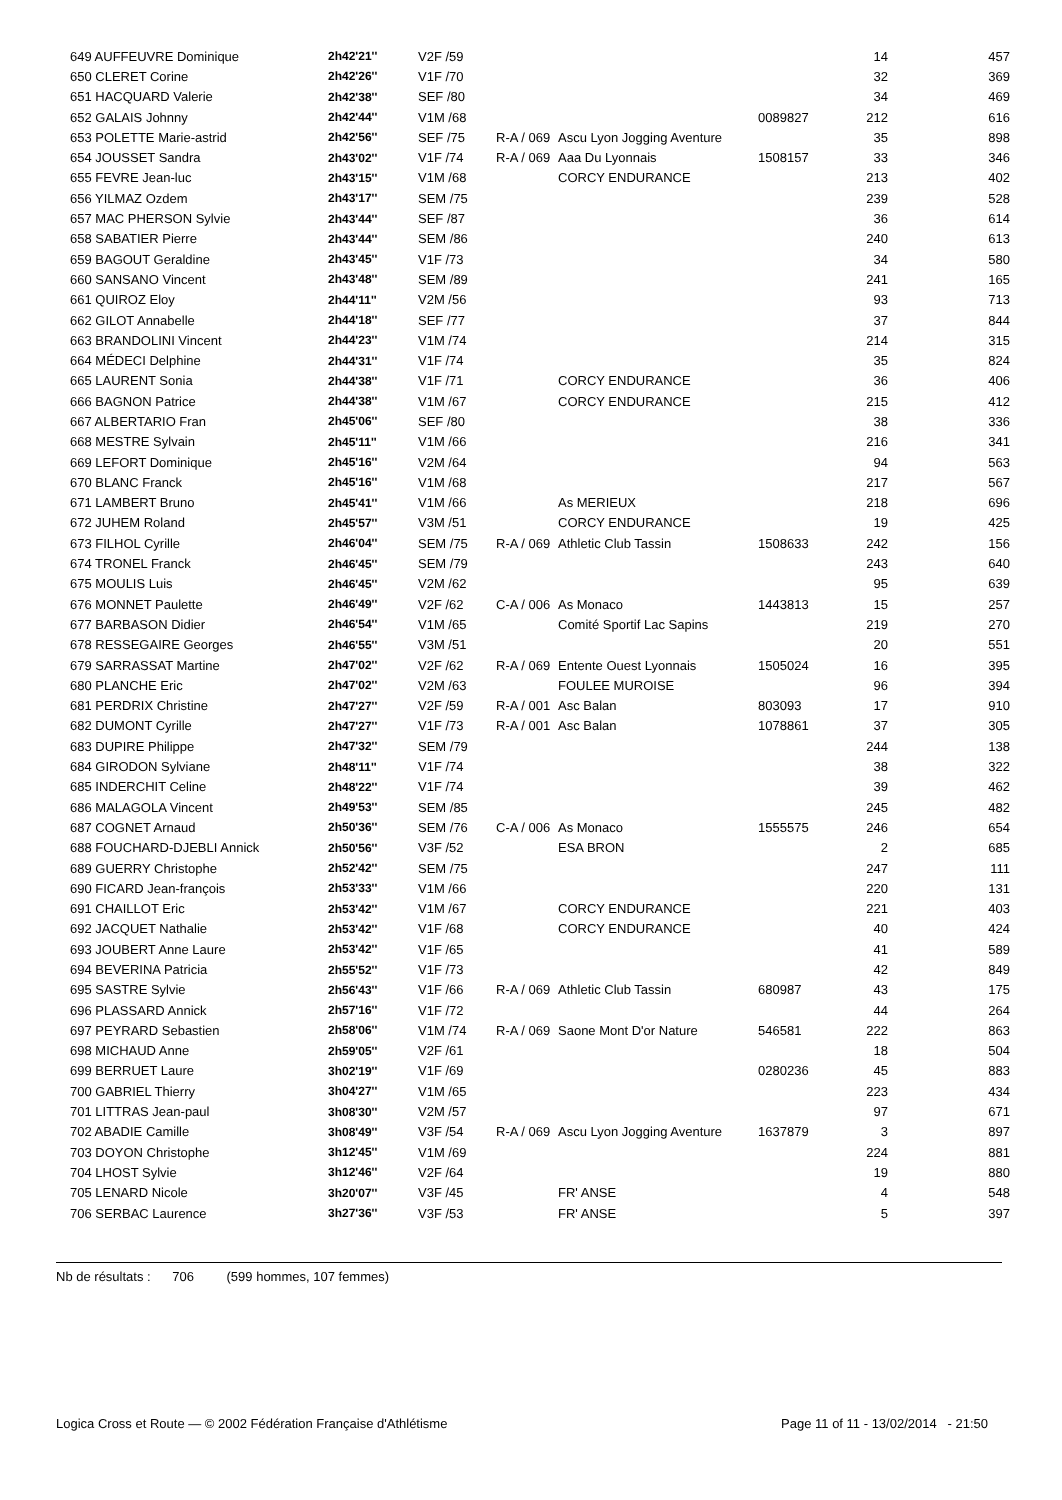| 649 AUFFEUVRE Dominique | 2h42'21'' | V2F /59 | | | | 14 | 457 |
| 650 CLERET Corine | 2h42'26'' | V1F /70 | | | | 32 | 369 |
| 651 HACQUARD Valerie | 2h42'38'' | SEF /80 | | | | 34 | 469 |
| 652 GALAIS Johnny | 2h42'44'' | V1M /68 | | | 0089827 | 212 | 616 |
| 653 POLETTE Marie-astrid | 2h42'56'' | SEF /75 | R-A / 069 | Ascu Lyon Jogging Aventure | | 35 | 898 |
| 654 JOUSSET Sandra | 2h43'02'' | V1F /74 | R-A / 069 | Aaa Du Lyonnais | 1508157 | 33 | 346 |
| 655 FEVRE Jean-luc | 2h43'15'' | V1M /68 | | CORCY ENDURANCE | | 213 | 402 |
| 656 YILMAZ Ozdem | 2h43'17'' | SEM /75 | | | | 239 | 528 |
| 657 MAC PHERSON Sylvie | 2h43'44'' | SEF /87 | | | | 36 | 614 |
| 658 SABATIER Pierre | 2h43'44'' | SEM /86 | | | | 240 | 613 |
| 659 BAGOUT Geraldine | 2h43'45'' | V1F /73 | | | | 34 | 580 |
| 660 SANSANO Vincent | 2h43'48'' | SEM /89 | | | | 241 | 165 |
| 661 QUIROZ Eloy | 2h44'11'' | V2M /56 | | | | 93 | 713 |
| 662 GILOT Annabelle | 2h44'18'' | SEF /77 | | | | 37 | 844 |
| 663 BRANDOLINI Vincent | 2h44'23'' | V1M /74 | | | | 214 | 315 |
| 664 MÉDECI Delphine | 2h44'31'' | V1F /74 | | | | 35 | 824 |
| 665 LAURENT Sonia | 2h44'38'' | V1F /71 | | CORCY ENDURANCE | | 36 | 406 |
| 666 BAGNON Patrice | 2h44'38'' | V1M /67 | | CORCY ENDURANCE | | 215 | 412 |
| 667 ALBERTARIO Fran | 2h45'06'' | SEF /80 | | | | 38 | 336 |
| 668 MESTRE Sylvain | 2h45'11'' | V1M /66 | | | | 216 | 341 |
| 669 LEFORT Dominique | 2h45'16'' | V2M /64 | | | | 94 | 563 |
| 670 BLANC Franck | 2h45'16'' | V1M /68 | | | | 217 | 567 |
| 671 LAMBERT Bruno | 2h45'41'' | V1M /66 | | As MERIEUX | | 218 | 696 |
| 672 JUHEM Roland | 2h45'57'' | V3M /51 | | CORCY ENDURANCE | | 19 | 425 |
| 673 FILHOL Cyrille | 2h46'04'' | SEM /75 | R-A / 069 | Athletic Club Tassin | 1508633 | 242 | 156 |
| 674 TRONEL Franck | 2h46'45'' | SEM /79 | | | | 243 | 640 |
| 675 MOULIS Luis | 2h46'45'' | V2M /62 | | | | 95 | 639 |
| 676 MONNET Paulette | 2h46'49'' | V2F /62 | C-A / 006 | As Monaco | 1443813 | 15 | 257 |
| 677 BARBASON Didier | 2h46'54'' | V1M /65 | | Comité Sportif Lac Sapins | | 219 | 270 |
| 678 RESSEGAIRE Georges | 2h46'55'' | V3M /51 | | | | 20 | 551 |
| 679 SARRASSAT Martine | 2h47'02'' | V2F /62 | R-A / 069 | Entente Ouest Lyonnais | 1505024 | 16 | 395 |
| 680 PLANCHE Eric | 2h47'02'' | V2M /63 | | FOULEE MUROISE | | 96 | 394 |
| 681 PERDRIX Christine | 2h47'27'' | V2F /59 | R-A / 001 | Asc Balan | 803093 | 17 | 910 |
| 682 DUMONT Cyrille | 2h47'27'' | V1F /73 | R-A / 001 | Asc Balan | 1078861 | 37 | 305 |
| 683 DUPIRE Philippe | 2h47'32'' | SEM /79 | | | | 244 | 138 |
| 684 GIRODON Sylviane | 2h48'11'' | V1F /74 | | | | 38 | 322 |
| 685 INDERCHIT Celine | 2h48'22'' | V1F /74 | | | | 39 | 462 |
| 686 MALAGOLA Vincent | 2h49'53'' | SEM /85 | | | | 245 | 482 |
| 687 COGNET Arnaud | 2h50'36'' | SEM /76 | C-A / 006 | As Monaco | 1555575 | 246 | 654 |
| 688 FOUCHARD-DJEBLI Annick | 2h50'56'' | V3F /52 | | ESA BRON | | 2 | 685 |
| 689 GUERRY Christophe | 2h52'42'' | SEM /75 | | | | 247 | 111 |
| 690 FICARD Jean-françois | 2h53'33'' | V1M /66 | | | | 220 | 131 |
| 691 CHAILLOT Eric | 2h53'42'' | V1M /67 | | CORCY ENDURANCE | | 221 | 403 |
| 692 JACQUET Nathalie | 2h53'42'' | V1F /68 | | CORCY ENDURANCE | | 40 | 424 |
| 693 JOUBERT Anne Laure | 2h53'42'' | V1F /65 | | | | 41 | 589 |
| 694 BEVERINA Patricia | 2h55'52'' | V1F /73 | | | | 42 | 849 |
| 695 SASTRE Sylvie | 2h56'43'' | V1F /66 | R-A / 069 | Athletic Club Tassin | 680987 | 43 | 175 |
| 696 PLASSARD Annick | 2h57'16'' | V1F /72 | | | | 44 | 264 |
| 697 PEYRARD Sebastien | 2h58'06'' | V1M /74 | R-A / 069 | Saone Mont D'or Nature | 546581 | 222 | 863 |
| 698 MICHAUD Anne | 2h59'05'' | V2F /61 | | | | 18 | 504 |
| 699 BERRUET Laure | 3h02'19'' | V1F /69 | | | 0280236 | 45 | 883 |
| 700 GABRIEL Thierry | 3h04'27'' | V1M /65 | | | | 223 | 434 |
| 701 LITTRAS Jean-paul | 3h08'30'' | V2M /57 | | | | 97 | 671 |
| 702 ABADIE Camille | 3h08'49'' | V3F /54 | R-A / 069 | Ascu Lyon Jogging Aventure | 1637879 | 3 | 897 |
| 703 DOYON Christophe | 3h12'45'' | V1M /69 | | | | 224 | 881 |
| 704 LHOST Sylvie | 3h12'46'' | V2F /64 | | | | 19 | 880 |
| 705 LENARD Nicole | 3h20'07'' | V3F /45 | | FR' ANSE | | 4 | 548 |
| 706 SERBAC Laurence | 3h27'36'' | V3F /53 | | FR' ANSE | | 5 | 397 |
Nb de résultats : 706 (599 hommes, 107 femmes)
Logica Cross et Route — © 2002 Fédération Française d'Athlétisme Page 11 of 11 - 13/02/2014 - 21:50